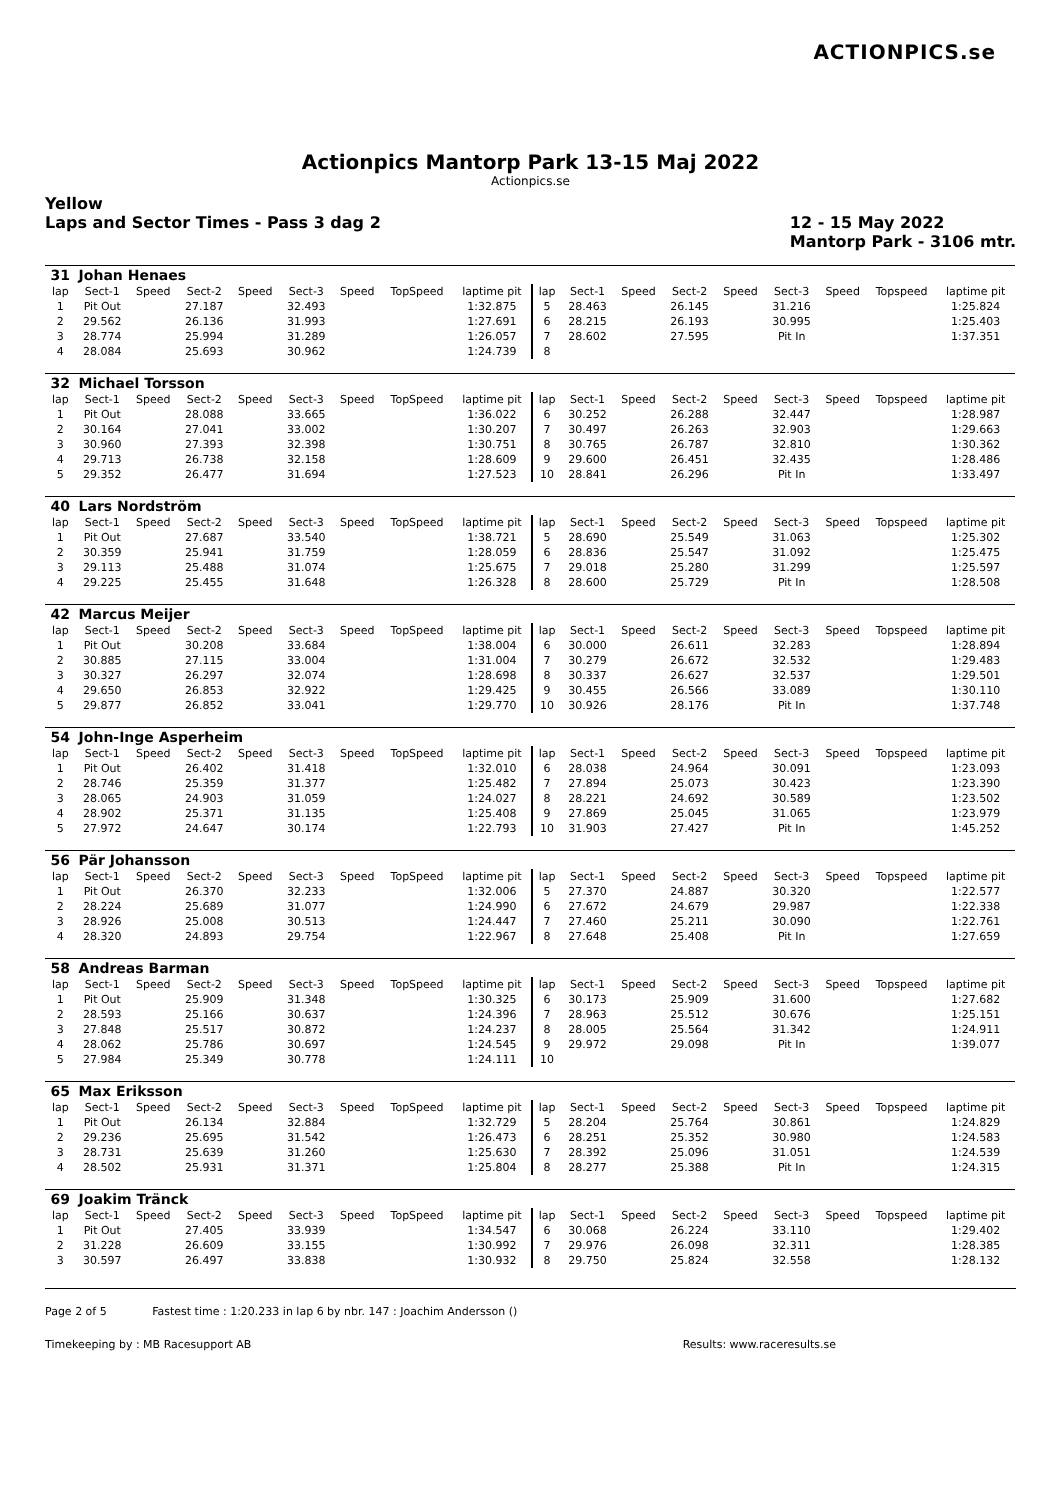ACTIONPICS.se
Actionpics Mantorp Park 13-15 Maj 2022
Actionpics.se
Yellow
Laps and Sector Times - Pass 3 dag 2
12 - 15 May 2022
Mantorp Park - 3106 mtr.
| 31 | Johan Henaes | | | | | | | | | | | | | | | | |
| lap | Sect-1 | Speed | Sect-2 | Speed | Sect-3 | Speed | TopSpeed | laptime pit | lap | Sect-1 | Speed | Sect-2 | Speed | Sect-3 | Speed | Topspeed | laptime pit |
| 1 | Pit Out | | 27.187 | | 32.493 | | | 1:32.875 | 5 | 28.463 | | 26.145 | | 31.216 | | | 1:25.824 |
| 2 | 29.562 | | 26.136 | | 31.993 | | | 1:27.691 | 6 | 28.215 | | 26.193 | | 30.995 | | | 1:25.403 |
| 3 | 28.774 | | 25.994 | | 31.289 | | | 1:26.057 | 7 | 28.602 | | 27.595 | | Pit In | | | 1:37.351 |
| 4 | 28.084 | | 25.693 | | 30.962 | | | 1:24.739 | 8 | | | | | | | | |
| 32 | Michael Torsson | | | | | | | | | | | | | | | | |
| lap | Sect-1 | Speed | Sect-2 | Speed | Sect-3 | Speed | TopSpeed | laptime pit | lap | Sect-1 | Speed | Sect-2 | Speed | Sect-3 | Speed | Topspeed | laptime pit |
| 1 | Pit Out | | 28.088 | | 33.665 | | | 1:36.022 | 6 | 30.252 | | 26.288 | | 32.447 | | | 1:28.987 |
| 2 | 30.164 | | 27.041 | | 33.002 | | | 1:30.207 | 7 | 30.497 | | 26.263 | | 32.903 | | | 1:29.663 |
| 3 | 30.960 | | 27.393 | | 32.398 | | | 1:30.751 | 8 | 30.765 | | 26.787 | | 32.810 | | | 1:30.362 |
| 4 | 29.713 | | 26.738 | | 32.158 | | | 1:28.609 | 9 | 29.600 | | 26.451 | | 32.435 | | | 1:28.486 |
| 5 | 29.352 | | 26.477 | | 31.694 | | | 1:27.523 | 10 | 28.841 | | 26.296 | | Pit In | | | 1:33.497 |
| 40 | Lars Nordström | | | | | | | | | | | | | | | | |
| lap | Sect-1 | Speed | Sect-2 | Speed | Sect-3 | Speed | TopSpeed | laptime pit | lap | Sect-1 | Speed | Sect-2 | Speed | Sect-3 | Speed | Topspeed | laptime pit |
| 1 | Pit Out | | 27.687 | | 33.540 | | | 1:38.721 | 5 | 28.690 | | 25.549 | | 31.063 | | | 1:25.302 |
| 2 | 30.359 | | 25.941 | | 31.759 | | | 1:28.059 | 6 | 28.836 | | 25.547 | | 31.092 | | | 1:25.475 |
| 3 | 29.113 | | 25.488 | | 31.074 | | | 1:25.675 | 7 | 29.018 | | 25.280 | | 31.299 | | | 1:25.597 |
| 4 | 29.225 | | 25.455 | | 31.648 | | | 1:26.328 | 8 | 28.600 | | 25.729 | | Pit In | | | 1:28.508 |
| 42 | Marcus Meijer | | | | | | | | | | | | | | | | |
| lap | Sect-1 | Speed | Sect-2 | Speed | Sect-3 | Speed | TopSpeed | laptime pit | lap | Sect-1 | Speed | Sect-2 | Speed | Sect-3 | Speed | Topspeed | laptime pit |
| 1 | Pit Out | | 30.208 | | 33.684 | | | 1:38.004 | 6 | 30.000 | | 26.611 | | 32.283 | | | 1:28.894 |
| 2 | 30.885 | | 27.115 | | 33.004 | | | 1:31.004 | 7 | 30.279 | | 26.672 | | 32.532 | | | 1:29.483 |
| 3 | 30.327 | | 26.297 | | 32.074 | | | 1:28.698 | 8 | 30.337 | | 26.627 | | 32.537 | | | 1:29.501 |
| 4 | 29.650 | | 26.853 | | 32.922 | | | 1:29.425 | 9 | 30.455 | | 26.566 | | 33.089 | | | 1:30.110 |
| 5 | 29.877 | | 26.852 | | 33.041 | | | 1:29.770 | 10 | 30.926 | | 28.176 | | Pit In | | | 1:37.748 |
| 54 | John-Inge Asperheim | | | | | | | | | | | | | | | | |
| lap | Sect-1 | Speed | Sect-2 | Speed | Sect-3 | Speed | TopSpeed | laptime pit | lap | Sect-1 | Speed | Sect-2 | Speed | Sect-3 | Speed | Topspeed | laptime pit |
| 1 | Pit Out | | 26.402 | | 31.418 | | | 1:32.010 | 6 | 28.038 | | 24.964 | | 30.091 | | | 1:23.093 |
| 2 | 28.746 | | 25.359 | | 31.377 | | | 1:25.482 | 7 | 27.894 | | 25.073 | | 30.423 | | | 1:23.390 |
| 3 | 28.065 | | 24.903 | | 31.059 | | | 1:24.027 | 8 | 28.221 | | 24.692 | | 30.589 | | | 1:23.502 |
| 4 | 28.902 | | 25.371 | | 31.135 | | | 1:25.408 | 9 | 27.869 | | 25.045 | | 31.065 | | | 1:23.979 |
| 5 | 27.972 | | 24.647 | | 30.174 | | | 1:22.793 | 10 | 31.903 | | 27.427 | | Pit In | | | 1:45.252 |
| 56 | Pär Johansson | | | | | | | | | | | | | | | | |
| lap | Sect-1 | Speed | Sect-2 | Speed | Sect-3 | Speed | TopSpeed | laptime pit | lap | Sect-1 | Speed | Sect-2 | Speed | Sect-3 | Speed | Topspeed | laptime pit |
| 1 | Pit Out | | 26.370 | | 32.233 | | | 1:32.006 | 5 | 27.370 | | 24.887 | | 30.320 | | | 1:22.577 |
| 2 | 28.224 | | 25.689 | | 31.077 | | | 1:24.990 | 6 | 27.672 | | 24.679 | | 29.987 | | | 1:22.338 |
| 3 | 28.926 | | 25.008 | | 30.513 | | | 1:24.447 | 7 | 27.460 | | 25.211 | | 30.090 | | | 1:22.761 |
| 4 | 28.320 | | 24.893 | | 29.754 | | | 1:22.967 | 8 | 27.648 | | 25.408 | | Pit In | | | 1:27.659 |
| 58 | Andreas Barman | | | | | | | | | | | | | | | | |
| lap | Sect-1 | Speed | Sect-2 | Speed | Sect-3 | Speed | TopSpeed | laptime pit | lap | Sect-1 | Speed | Sect-2 | Speed | Sect-3 | Speed | Topspeed | laptime pit |
| 1 | Pit Out | | 25.909 | | 31.348 | | | 1:30.325 | 6 | 30.173 | | 25.909 | | 31.600 | | | 1:27.682 |
| 2 | 28.593 | | 25.166 | | 30.637 | | | 1:24.396 | 7 | 28.963 | | 25.512 | | 30.676 | | | 1:25.151 |
| 3 | 27.848 | | 25.517 | | 30.872 | | | 1:24.237 | 8 | 28.005 | | 25.564 | | 31.342 | | | 1:24.911 |
| 4 | 28.062 | | 25.786 | | 30.697 | | | 1:24.545 | 9 | 29.972 | | 29.098 | | Pit In | | | 1:39.077 |
| 5 | 27.984 | | 25.349 | | 30.778 | | | 1:24.111 | 10 | | | | | | | | |
| 65 | Max Eriksson | | | | | | | | | | | | | | | | |
| lap | Sect-1 | Speed | Sect-2 | Speed | Sect-3 | Speed | TopSpeed | laptime pit | lap | Sect-1 | Speed | Sect-2 | Speed | Sect-3 | Speed | Topspeed | laptime pit |
| 1 | Pit Out | | 26.134 | | 32.884 | | | 1:32.729 | 5 | 28.204 | | 25.764 | | 30.861 | | | 1:24.829 |
| 2 | 29.236 | | 25.695 | | 31.542 | | | 1:26.473 | 6 | 28.251 | | 25.352 | | 30.980 | | | 1:24.583 |
| 3 | 28.731 | | 25.639 | | 31.260 | | | 1:25.630 | 7 | 28.392 | | 25.096 | | 31.051 | | | 1:24.539 |
| 4 | 28.502 | | 25.931 | | 31.371 | | | 1:25.804 | 8 | 28.277 | | 25.388 | | Pit In | | | 1:24.315 |
| 69 | Joakim Tränck | | | | | | | | | | | | | | | | |
| lap | Sect-1 | Speed | Sect-2 | Speed | Sect-3 | Speed | TopSpeed | laptime pit | lap | Sect-1 | Speed | Sect-2 | Speed | Sect-3 | Speed | Topspeed | laptime pit |
| 1 | Pit Out | | 27.405 | | 33.939 | | | 1:34.547 | 6 | 30.068 | | 26.224 | | 33.110 | | | 1:29.402 |
| 2 | 31.228 | | 26.609 | | 33.155 | | | 1:30.992 | 7 | 29.976 | | 26.098 | | 32.311 | | | 1:28.385 |
| 3 | 30.597 | | 26.497 | | 33.838 | | | 1:30.932 | 8 | 29.750 | | 25.824 | | 32.558 | | | 1:28.132 |
Page 2 of 5 Fastest time : 1:20.233 in lap 6 by nbr. 147 : Joachim Andersson ()
Timekeeping by : MB Racesupport AB Results: www.raceresults.se